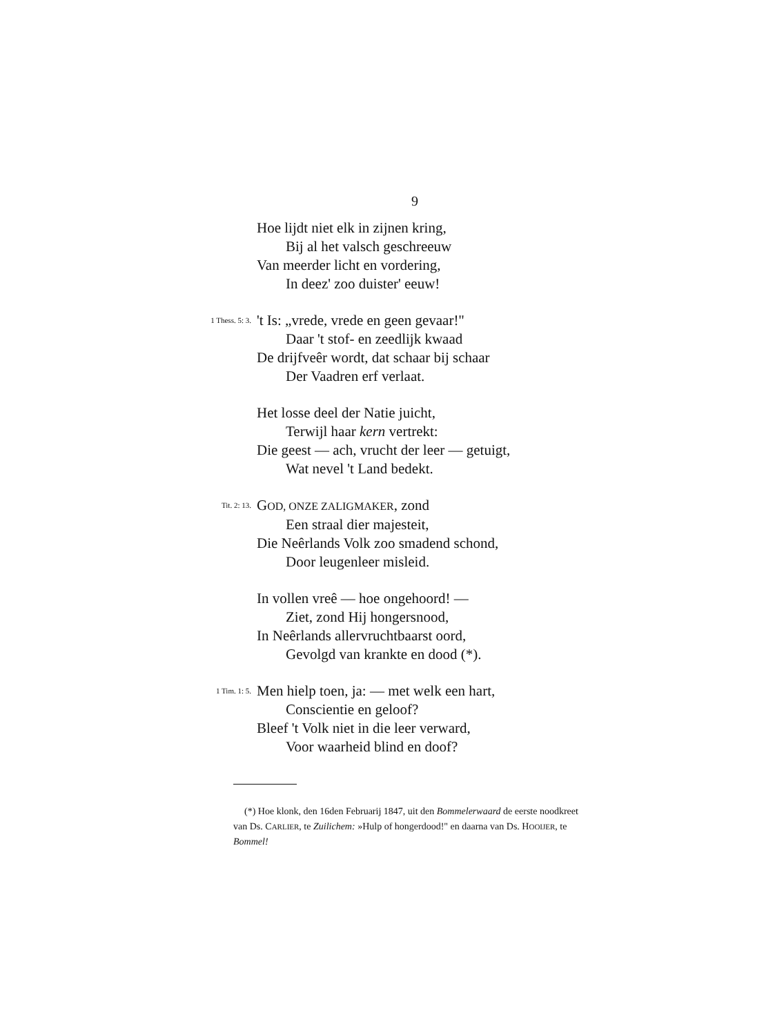9
Hoe lijdt niet elk in zijnen kring,
Bij al het valsch geschreeuw
Van meerder licht en vordering,
In deez' zoo duister' eeuw!
1 Thess. 5: 3. 't Is: „vrede, vrede en geen gevaar!"
Daar 't stof- en zeedlijk kwaad
De drijfveêr wordt, dat schaar bij schaar
Der Vaadren erf verlaat.
Het losse deel der Natie juicht,
Terwijl haar kern vertrekt:
Die geest — ach, vrucht der leer — getuigt,
Wat nevel 't Land bedekt.
Tit. 2: 13. GOD, ONZE ZALIGMAKER, zond
Een straal dier majesteit,
Die Neêrlands Volk zoo smadend schond,
Door leugenleer misleid.
In vollen vreê — hoe ongehoord! —
Ziet, zond Hij hongersnood,
In Neêrlands allervruchtbaarst oord,
Gevolgd van krankte en dood (*).
1 Tim. 1: 5. Men hielp toen, ja: — met welk een hart,
Conscientie en geloof?
Bleef 't Volk niet in die leer verward,
Voor waarheid blind en doof?
(*) Hoe klonk, den 16den Februarij 1847, uit den Bommelerwaard de eerste noodkreet van Ds. CARLIER, te Zuilichem: »Hulp of hongerdood!" en daarna van Ds. HOOIJER, te Bommel!